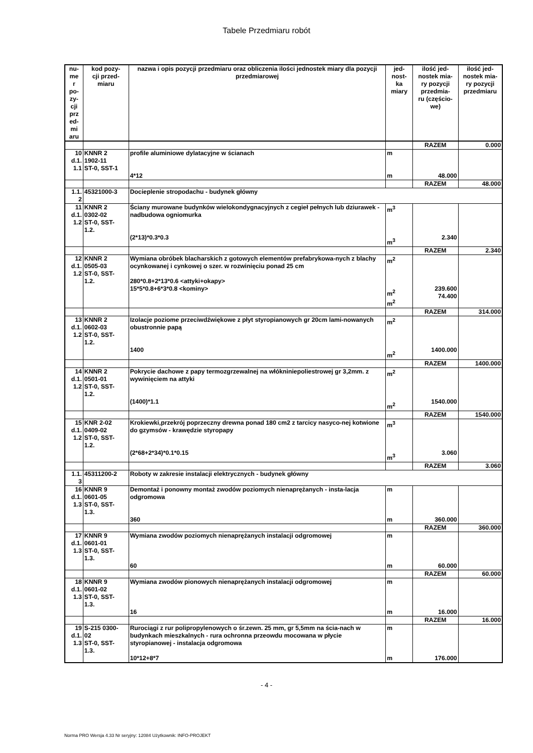Tabele Przedmiaru robót
| nu- me r po- zy- cji prz ed- mi aru | kod pozy- cji przed- miaru | nazwa i opis pozycji przedmiaru oraz obliczenia ilości jednostek miary dla pozycji przedmiarowej | jed- nost- ka miary | ilość jed- nostek mia- ry pozycji przedmia- ru (częścio- we) | ilość jed- nostek mia- ry pozycji przedmiaru |
| --- | --- | --- | --- | --- | --- |
| | | | | RAZEM | 0.000 |
| 10 d.1. 1.1 | KNNR 2 1902-11 ST-0, SST-1 | profile aluminiowe dylatacyjne w ścianach 4*12 | m m | 48.000 | |
| | | | | RAZEM | 48.000 |
| 1.1. 2 | 45321000-3 | Docieplenie stropodachu - budynek główny | | | |
| 11 d.1. 1.2 | KNNR 2 0302-02 ST-0, SST- 1.2. | Ściany murowane budynków wielokondygnacyjnych z cegieł pełnych lub dziurawek - nadbudowa ogniomurka (2*13)*0.3*0.3 | m<sup>3</sup> m<sup>3</sup> | 2.340 | |
| | | | | RAZEM | 2.340 |
| 12 d.1. 1.2 | KNNR 2 0505-03 ST-0, SST- 1.2. | Wymiana obróbek blacharskich z gotowych elementów prefabrykowa-nych z blachy ocynkowanej i cynkowej o szer. w rozwinięciu ponad 25 cm 280*0.8+2*13*0.6 <attyki+okapy> 15*5*0.8+6*3*0.8 <kominy> | m<sup>2</sup> m<sup>2</sup> m<sup>2</sup> | 239.600 74.400 | |
| | | | | RAZEM | 314.000 |
| 13 d.1. 1.2 | KNNR 2 0602-03 ST-0, SST- 1.2. | Izolacje poziome przeciwdźwiękowe z płyt styropianowych gr 20cm lami-nowanych obustronnie papą 1400 | m<sup>2</sup> m<sup>2</sup> | 1400.000 | |
| | | | | RAZEM | 1400.000 |
| 14 d.1. 1.2 | KNNR 2 0501-01 ST-0, SST- 1.2. | Pokrycie dachowe z papy termozgrzewalnej na włókniniepoliestrowej gr 3,2mm. z wywinięciem na attyki (1400)*1.1 | m<sup>2</sup> m<sup>2</sup> | 1540.000 | |
| | | | | RAZEM | 1540.000 |
| 15 d.1. 1.2 | KNR 2-02 0409-02 ST-0, SST- 1.2. | Krokiewki,przekrój poprzeczny drewna ponad 180 cm2 z tarcicy nasyco-nej kotwione do gzymsów - krawędzie styropapy (2*68+2*34)*0.1*0.15 | m<sup>3</sup> m<sup>3</sup> | 3.060 | |
| | | | | RAZEM | 3.060 |
| 1.1. 3 | 45311200-2 | Roboty w zakresie instalacji elektrycznych - budynek główny | | | |
| 16 d.1. 1.3 | KNNR 9 0601-05 ST-0, SST- 1.3. | Demontaż i ponowny montaż zwodów poziomych nienaprężanych - insta-lacja odgromowa 360 | m m | 360.000 | |
| | | | | RAZEM | 360.000 |
| 17 d.1. 1.3 | KNNR 9 0601-01 ST-0, SST- 1.3. | Wymiana zwodów poziomych nienaprężanych instalacji odgromowej 60 | m m | 60.000 | |
| | | | | RAZEM | 60.000 |
| 18 d.1. 1.3 | KNNR 9 0601-02 ST-0, SST- 1.3. | Wymiana zwodów pionowych nienaprężanych instalacji odgromowej 16 | m m | 16.000 | |
| | | | | RAZEM | 16.000 |
| 19 d.1. 1.3 | S-215 0300- 02 ST-0, SST- 1.3. | Rurociągi z rur polipropylenowych o śr.zewn. 25 mm, gr 5,5mm na ścia-nach w budynkach mieszkalnych - rura ochronna przeowdu mocowana w płycie styropianowej - instalacja odgromowa 10*12+8*7 | m m | 176.000 | |
- 4 -
Norma PRO Wersja 4.33 Nr seryjny: 12084 Użytkownik: INFO-PROJEKT